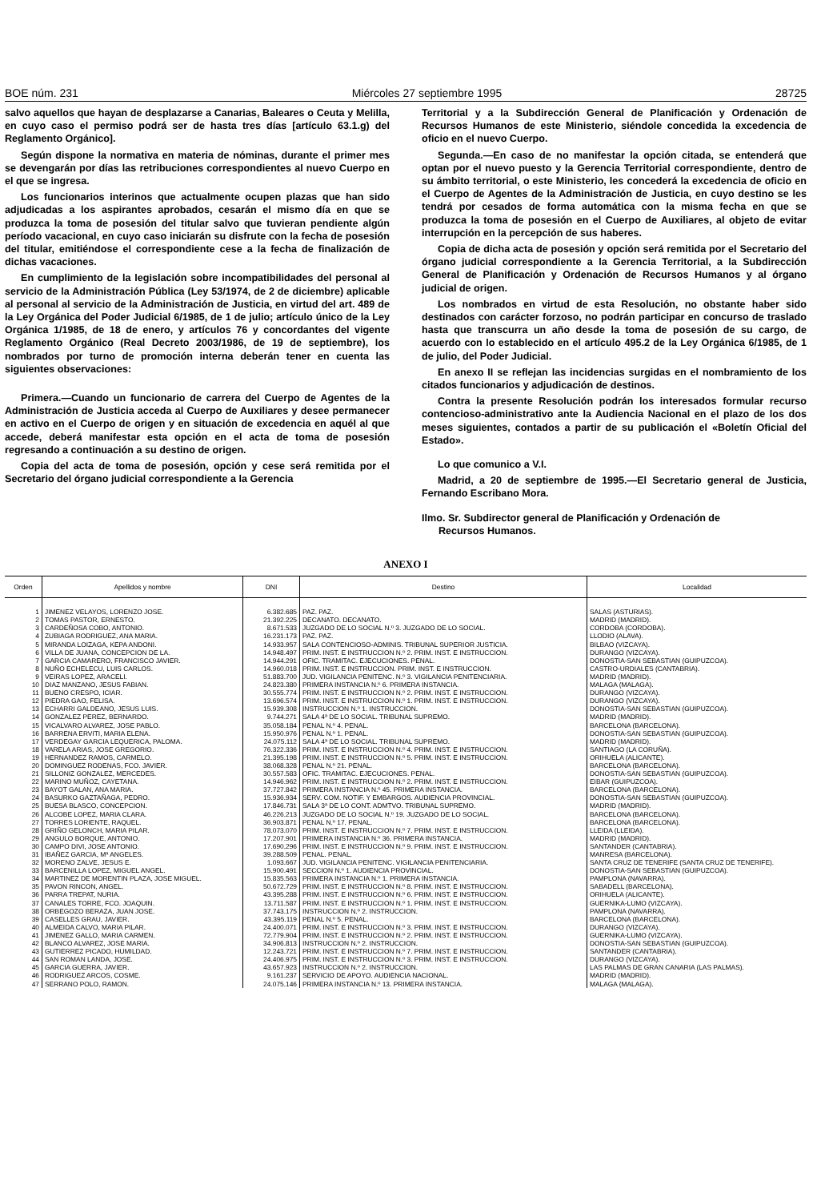BOE núm. 231 Miércoles 27 septiembre 1995 28725
salvo aquellos que hayan de desplazarse a Canarias, Baleares o Ceuta y Melilla, en cuyo caso el permiso podrá ser de hasta tres días [artículo 63.1.g) del Reglamento Orgánico].
Según dispone la normativa en materia de nóminas, durante el primer mes se devengarán por días las retribuciones correspondientes al nuevo Cuerpo en el que se ingresa.
Los funcionarios interinos que actualmente ocupen plazas que han sido adjudicadas a los aspirantes aprobados, cesarán el mismo día en que se produzca la toma de posesión del titular salvo que tuvieran pendiente algún período vacacional, en cuyo caso iniciarán su disfrute con la fecha de posesión del titular, emitiéndose el correspondiente cese a la fecha de finalización de dichas vacaciones.
En cumplimiento de la legislación sobre incompatibilidades del personal al servicio de la Administración Pública (Ley 53/1974, de 2 de diciembre) aplicable al personal al servicio de la Administración de Justicia, en virtud del art. 489 de la Ley Orgánica del Poder Judicial 6/1985, de 1 de julio; artículo único de la Ley Orgánica 1/1985, de 18 de enero, y artículos 76 y concordantes del vigente Reglamento Orgánico (Real Decreto 2003/1986, de 19 de septiembre), los nombrados por turno de promoción interna deberán tener en cuenta las siguientes observaciones:
Primera.—Cuando un funcionario de carrera del Cuerpo de Agentes de la Administración de Justicia acceda al Cuerpo de Auxiliares y desee permanecer en activo en el Cuerpo de origen y en situación de excedencia en aquél al que accede, deberá manifestar esta opción en el acta de toma de posesión regresando a continuación a su destino de origen.
Copia del acta de toma de posesión, opción y cese será remitida por el Secretario del órgano judicial correspondiente a la Gerencia
Territorial y a la Subdirección General de Planificación y Ordenación de Recursos Humanos de este Ministerio, siéndole concedida la excedencia de oficio en el nuevo Cuerpo.
Segunda.—En caso de no manifestar la opción citada, se entenderá que optan por el nuevo puesto y la Gerencia Territorial correspondiente, dentro de su ámbito territorial, o este Ministerio, les concederá la excedencia de oficio en el Cuerpo de Agentes de la Administración de Justicia, en cuyo destino se les tendrá por cesados de forma automática con la misma fecha en que se produzca la toma de posesión en el Cuerpo de Auxiliares, al objeto de evitar interrupción en la percepción de sus haberes.
Copia de dicha acta de posesión y opción será remitida por el Secretario del órgano judicial correspondiente a la Gerencia Territorial, a la Subdirección General de Planificación y Ordenación de Recursos Humanos y al órgano judicial de origen.
Los nombrados en virtud de esta Resolución, no obstante haber sido destinados con carácter forzoso, no podrán participar en concurso de traslado hasta que transcurra un año desde la toma de posesión de su cargo, de acuerdo con lo establecido en el artículo 495.2 de la Ley Orgánica 6/1985, de 1 de julio, del Poder Judicial.
En anexo II se reflejan las incidencias surgidas en el nombramiento de los citados funcionarios y adjudicación de destinos.
Contra la presente Resolución podrán los interesados formular recurso contencioso-administrativo ante la Audiencia Nacional en el plazo de los dos meses siguientes, contados a partir de su publicación el «Boletín Oficial del Estado».
Lo que comunico a V.I.
Madrid, a 20 de septiembre de 1995.—El Secretario general de Justicia, Fernando Escribano Mora.
Ilmo. Sr. Subdirector general de Planificación y Ordenación de
Recursos Humanos.
ANEXO I
| Orden | Apellidos y nombre | DNI | Destino | Localidad |
| --- | --- | --- | --- | --- |
| 1 | JIMENEZ VELAYOS, LORENZO JOSE. | 6.382.685 | PAZ. PAZ. | SALAS (ASTURIAS). |
| 2 | TOMAS PASTOR, ERNESTO. | 21.392.225 | DECANATO. DECANATO. | MADRID (MADRID). |
| 3 | CARDEÑOSA COBO, ANTONIO. | 8.671.533 | JUZGADO DE LO SOCIAL N.º 3. JUZGADO DE LO SOCIAL. | CORDOBA (CORDOBA). |
| 4 | ZUBIAGA RODRIGUEZ, ANA MARIA. | 16.231.173 | PAZ. PAZ. | LLODIO (ALAVA). |
| 5 | MIRANDA LOIZAGA, KEPA ANDONI. | 14.933.957 | SALA CONTENCIOSO-ADMINIS. TRIBUNAL SUPERIOR JUSTICIA. | BILBAO (VIZCAYA). |
| 6 | VILLA DE JUANA, CONCEPCION DE LA. | 14.948.497 | PRIM. INST. E INSTRUCCION N.º 2. PRIM. INST. E INSTRUCCION. | DURANGO (VIZCAYA). |
| 7 | GARCIA CAMARERO, FRANCISCO JAVIER. | 14.944.291 | OFIC. TRAMITAC. EJECUCIONES. PENAL. | DONOSTIA-SAN SEBASTIAN (GUIPUZCOA). |
| 8 | NUÑO ECHELECU, LUIS CARLOS. | 14.960.018 | PRIM. INST. E INSTRUCCION. PRIM. INST. E INSTRUCCION. | CASTRO-URDIALES (CANTABRIA). |
| 9 | VEIRAS LOPEZ, ARACELI. | 51.883.700 | JUD. VIGILANCIA PENITENC. N.º 3. VIGILANCIA PENITENCIARIA. | MADRID (MADRID). |
| 10 | DIAZ MANZANO, JESUS FABIAN. | 24.823.380 | PRIMERA INSTANCIA N.º 6. PRIMERA INSTANCIA. | MALAGA (MALAGA). |
| 11 | BUENO CRESPO, ICIAR. | 30.555.774 | PRIM. INST. E INSTRUCCION N.º 2. PRIM. INST. E INSTRUCCION. | DURANGO (VIZCAYA). |
| 12 | PIEDRA GAO, FELISA. | 13.696.574 | PRIM. INST. E INSTRUCCION N.º 1. PRIM. INST. E INSTRUCCION. | DURANGO (VIZCAYA). |
| 13 | ECHARRI GALDEANO, JESUS LUIS. | 15.939.308 | INSTRUCCION N.º 1. INSTRUCCION. | DONOSTIA-SAN SEBASTIAN (GUIPUZCOA). |
| 14 | GONZALEZ PEREZ, BERNARDO. | 9.744.271 | SALA 4ª DE LO SOCIAL. TRIBUNAL SUPREMO. | MADRID (MADRID). |
| 15 | VICALVARO ALVAREZ, JOSE PABLO. | 35.058.184 | PENAL N.º 4. PENAL. | BARCELONA (BARCELONA). |
| 16 | BARRENA ERVITI, MARIA ELENA. | 15.950.976 | PENAL N.º 1. PENAL. | DONOSTIA-SAN SEBASTIAN (GUIPUZCOA). |
| 17 | VERDEGAY GARCIA LEQUERICA, PALOMA. | 24.075.112 | SALA 4ª DE LO SOCIAL. TRIBUNAL SUPREMO. | MADRID (MADRID). |
| 18 | VARELA ARIAS, JOSE GREGORIO. | 76.322.336 | PRIM. INST. E INSTRUCCION N.º 4. PRIM. INST. E INSTRUCCION. | SANTIAGO (LA CORUÑA). |
| 19 | HERNANDEZ RAMOS, CARMELO. | 21.395.198 | PRIM. INST. E INSTRUCCION N.º 5. PRIM. INST. E INSTRUCCION. | ORIHUELA (ALICANTE). |
| 20 | DOMINGUEZ RODENAS, FCO. JAVIER. | 38.068.328 | PENAL N.º 21. PENAL. | BARCELONA (BARCELONA). |
| 21 | SILLONIZ GONZALEZ, MERCEDES. | 30.557.583 | OFIC. TRAMITAC. EJECUCIONES. PENAL. | DONOSTIA-SAN SEBASTIAN (GUIPUZCOA). |
| 22 | MARINO MUÑOZ, CAYETANA. | 14.946.962 | PRIM. INST. E INSTRUCCION N.º 2. PRIM. INST. E INSTRUCCION. | EIBAR (GUIPUZCOA). |
| 23 | BAYOT GALAN, ANA MARIA. | 37.727.842 | PRIMERA INSTANCIA N.º 45. PRIMERA INSTANCIA. | BARCELONA (BARCELONA). |
| 24 | BASURKO GAZTAÑAGA, PEDRO. | 15.936.934 | SERV. COM. NOTIF. Y EMBARGOS. AUDIENCIA PROVINCIAL. | DONOSTIA-SAN SEBASTIAN (GUIPUZCOA). |
| 25 | BUESA BLASCO, CONCEPCION. | 17.846.731 | SALA 3ª DE LO CONT. ADMTVO. TRIBUNAL SUPREMO. | MADRID (MADRID). |
| 26 | ALCOBE LOPEZ, MARIA CLARA. | 46.226.213 | JUZGADO DE LO SOCIAL N.º 19. JUZGADO DE LO SOCIAL. | BARCELONA (BARCELONA). |
| 27 | TORRES LORIENTE, RAQUEL. | 36.903.871 | PENAL N.º 17. PENAL. | BARCELONA (BARCELONA). |
| 28 | GRIÑO GELONCH, MARIA PILAR. | 78.073.070 | PRIM. INST. E INSTRUCCION N.º 7. PRIM. INST. E INSTRUCCION. | LLEIDA (LLEIDA). |
| 29 | ANGULO BORQUE, ANTONIO. | 17.207.901 | PRIMERA INSTANCIA N.º 36. PRIMERA INSTANCIA. | MADRID (MADRID). |
| 30 | CAMPO DIVI, JOSE ANTONIO. | 17.690.296 | PRIM. INST. E INSTRUCCION N.º 9. PRIM. INST. E INSTRUCCION. | SANTANDER (CANTABRIA). |
| 31 | IBAÑEZ GARCIA, Mª ANGELES. | 39.288.509 | PENAL. PENAL. | MANRESA (BARCELONA). |
| 32 | MORENO ZALVE, JESUS E. | 1.093.667 | JUD. VIGILANCIA PENITENC. VIGILANCIA PENITENCIARIA. | SANTA CRUZ DE TENERIFE (SANTA CRUZ DE TENERIFE). |
| 33 | BARCENILLA LOPEZ, MIGUEL ANGEL. | 15.900.491 | SECCION N.º 1. AUDIENCIA PROVINCIAL. | DONOSTIA-SAN SEBASTIAN (GUIPUZCOA). |
| 34 | MARTINEZ DE MORENTIN PLAZA, JOSE MIGUEL. | 15.835.563 | PRIMERA INSTANCIA N.º 1. PRIMERA INSTANCIA. | PAMPLONA (NAVARRA). |
| 35 | PAVON RINCON, ANGEL. | 50.672.729 | PRIM. INST. E INSTRUCCION N.º 8. PRIM. INST. E INSTRUCCION. | SABADELL (BARCELONA). |
| 36 | PARRA TREPAT, NURIA. | 43.395.288 | PRIM. INST. E INSTRUCCION N.º 6. PRIM. INST. E INSTRUCCION. | ORIHUELA (ALICANTE). |
| 37 | CANALES TORRE, FCO. JOAQUIN. | 13.711.587 | PRIM. INST. E INSTRUCCION N.º 1. PRIM. INST. E INSTRUCCION. | GUERNIKA-LUMO (VIZCAYA). |
| 38 | ORBEGOZO BERAZA, JUAN JOSE. | 37.743.175 | INSTRUCCION N.º 2. INSTRUCCION. | PAMPLONA (NAVARRA). |
| 39 | CASELLES GRAU, JAVIER. | 43.395.119 | PENAL N.º 5. PENAL. | BARCELONA (BARCELONA). |
| 40 | ALMEIDA CALVO, MARIA PILAR. | 24.400.071 | PRIM. INST. E INSTRUCCION N.º 3. PRIM. INST. E INSTRUCCION. | DURANGO (VIZCAYA). |
| 41 | JIMENEZ GALLO, MARIA CARMEN. | 72.779.904 | PRIM. INST. E INSTRUCCION N.º 2. PRIM. INST. E INSTRUCCION. | GUERNIKA-LUMO (VIZCAYA). |
| 42 | BLANCO ALVAREZ, JOSE MARIA. | 34.906.813 | INSTRUCCION N.º 2. INSTRUCCION. | DONOSTIA-SAN SEBASTIAN (GUIPUZCOA). |
| 43 | GUTIERREZ PICADO, HUMILDAD. | 12.243.721 | PRIM. INST. E INSTRUCCION N.º 7. PRIM. INST. E INSTRUCCION. | SANTANDER (CANTABRIA). |
| 44 | SAN ROMAN LANDA, JOSE. | 24.406.975 | PRIM. INST. E INSTRUCCION N.º 3. PRIM. INST. E INSTRUCCION. | DURANGO (VIZCAYA). |
| 45 | GARCIA GUERRA, JAVIER. | 43.657.923 | INSTRUCCION N.º 2. INSTRUCCION. | LAS PALMAS DE GRAN CANARIA (LAS PALMAS). |
| 46 | RODRIGUEZ ARCOS, COSME. | 9.161.237 | SERVICIO DE APOYO. AUDIENCIA NACIONAL. | MADRID (MADRID). |
| 47 | SERRANO POLO, RAMON. | 24.075.146 | PRIMERA INSTANCIA N.º 13. PRIMERA INSTANCIA. | MALAGA (MALAGA). |